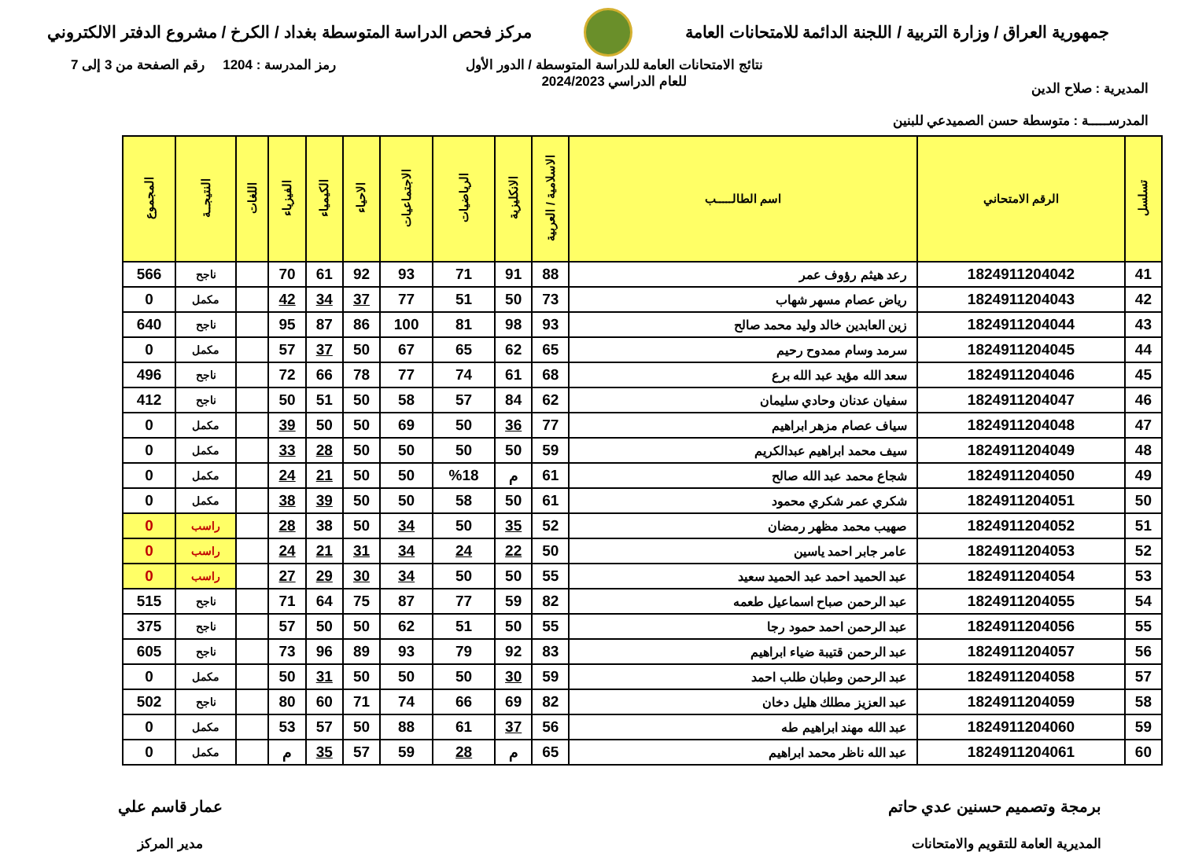جمهورية العراق / وزارة التربية / اللجنة الدائمة للامتحانات العامة
مركز فحص الدراسة المتوسطة بغداد / الكرخ / مشروع الدفتر الالكتروني
المديرية : صلاح الدين
المدرســـــة : متوسطة حسن الصميدعي للبنين
نتائج الامتحانات العامة للدراسة المتوسطة / الدور الأول
للعام الدراسي 2024/2023
رمز المدرسة : 1204 رقم الصفحة من 3 إلى 7
| تسلسل | الرقم الامتحاني | اسم الطالـــــب | الاسلامية / العربية | الانكليزية | الرياضيات | الاجتماعيات | الاحياء | الكيمياء | الفيزياء | اللغات | النتيجــة | المجموع |
| --- | --- | --- | --- | --- | --- | --- | --- | --- | --- | --- | --- | --- |
| 41 | 1824911204042 | رعد هيثم رؤوف عمر | 88 | 91 | 71 | 93 | 92 | 61 | 70 | | ناجح | 566 |
| 42 | 1824911204043 | رياض عصام مسهر شهاب | 73 | 50 | 51 | 77 | 37 | 34 | 42 | | مكمل | 0 |
| 43 | 1824911204044 | زين العابدين خالد وليد محمد صالح | 93 | 98 | 81 | 100 | 86 | 87 | 95 | | ناجح | 640 |
| 44 | 1824911204045 | سرمد وسام ممدوح رحيم | 65 | 62 | 65 | 67 | 50 | 37 | 57 | | مكمل | 0 |
| 45 | 1824911204046 | سعد الله مؤيد عبد الله برع | 68 | 61 | 74 | 77 | 78 | 66 | 72 | | ناجح | 496 |
| 46 | 1824911204047 | سفيان عدنان وحادي سليمان | 62 | 84 | 57 | 58 | 50 | 51 | 50 | | ناجح | 412 |
| 47 | 1824911204048 | سياف عصام مزهر ابراهيم | 77 | 36 | 50 | 69 | 50 | 50 | 39 | | مكمل | 0 |
| 48 | 1824911204049 | سيف محمد ابراهيم عبدالكريم | 59 | 50 | 50 | 50 | 50 | 28 | 33 | | مكمل | 0 |
| 49 | 1824911204050 | شجاع محمد عبد الله صالح | 61 | م | %18 | 50 | 50 | 21 | 24 | | مكمل | 0 |
| 50 | 1824911204051 | شكري عمر شكري محمود | 61 | 50 | 58 | 50 | 50 | 39 | 38 | | مكمل | 0 |
| 51 | 1824911204052 | صهيب محمد مظهر رمضان | 52 | 35 | 50 | 34 | 50 | 38 | 28 | | راسب | 0 |
| 52 | 1824911204053 | عامر جابر احمد ياسين | 50 | 22 | 24 | 34 | 31 | 21 | 24 | | راسب | 0 |
| 53 | 1824911204054 | عبد الحميد احمد عبد الحميد سعيد | 55 | 50 | 50 | 34 | 30 | 29 | 27 | | راسب | 0 |
| 54 | 1824911204055 | عبد الرحمن صباح اسماعيل طعمه | 82 | 59 | 77 | 87 | 75 | 64 | 71 | | ناجح | 515 |
| 55 | 1824911204056 | عبد الرحمن احمد حمود رجا | 55 | 50 | 51 | 62 | 50 | 50 | 57 | | ناجح | 375 |
| 56 | 1824911204057 | عبد الرحمن قتيبة ضياء ابراهيم | 83 | 92 | 79 | 93 | 89 | 96 | 73 | | ناجح | 605 |
| 57 | 1824911204058 | عبد الرحمن وطبان طلب احمد | 59 | 30 | 50 | 50 | 50 | 31 | 50 | | مكمل | 0 |
| 58 | 1824911204059 | عبد العزيز مطلك هليل دخان | 82 | 69 | 66 | 74 | 71 | 60 | 80 | | ناجح | 502 |
| 59 | 1824911204060 | عبد الله مهند ابراهيم طه | 56 | 37 | 61 | 88 | 50 | 57 | 53 | | مكمل | 0 |
| 60 | 1824911204061 | عبد الله ناظر محمد ابراهيم | 65 | م | 28 | 59 | 57 | 35 | م | | مكمل | 0 |
برمجة وتصميم حسنين عدي حاتم
المديرية العامة للتقويم والامتحانات
عمار قاسم علي
مدير المركز